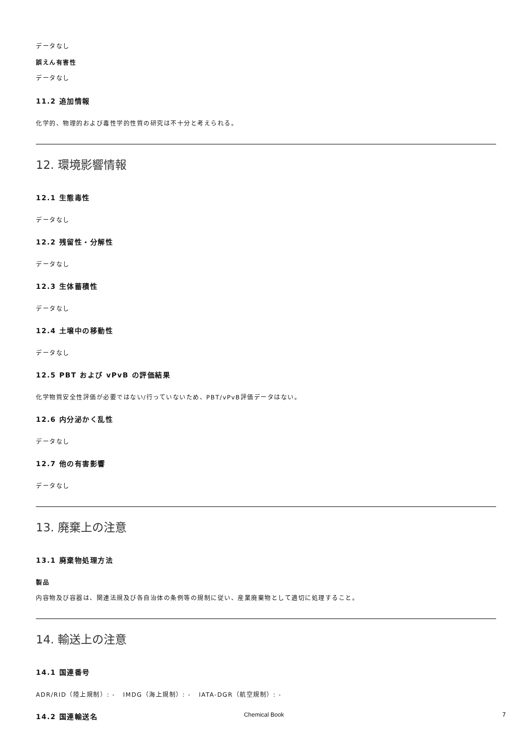データなし
誤えん有害性
データなし
11.2 追加情報
化学的、物理的および毒性学的性質の研究は不十分と考えられる。
12. 環境影響情報
12.1 生態毒性
データなし
12.2 残留性・分解性
データなし
12.3 生体蓄積性
データなし
12.4 土壌中の移動性
データなし
12.5 PBT および vPvB の評価結果
化学物質安全性評価が必要ではない/行っていないため、PBT/vPvB評価データはない。
12.6 内分泌かく乱性
データなし
12.7 他の有害影響
データなし
13. 廃棄上の注意
13.1 廃棄物処理方法
製品
内容物及び容器は、関連法規及び各自治体の条例等の規制に従い、産業廃棄物として適切に処理すること。
14. 輸送上の注意
14.1 国連番号
ADR/RID（陸上規制）: - IMDG（海上規制）: - IATA-DGR（航空規制）: -
14.2 国連輸送名
Chemical Book 7